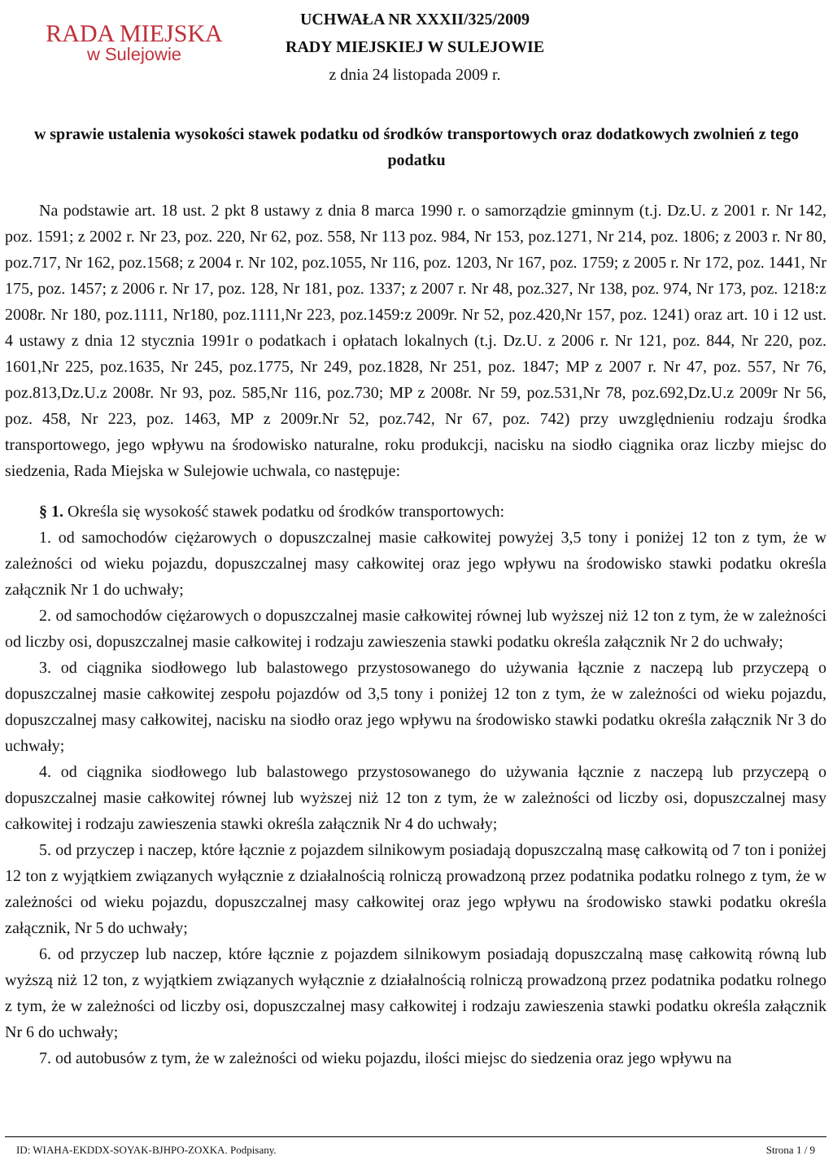RADA MIEJSKA
w Sulejowie
UCHWAŁA NR XXXII/325/2009
RADY MIEJSKIEJ W SULEJOWIE
z dnia 24 listopada 2009 r.
w sprawie ustalenia wysokości stawek podatku od środków transportowych oraz dodatkowych zwolnień z tego podatku
Na podstawie art. 18 ust. 2 pkt 8 ustawy z dnia 8 marca 1990 r. o samorządzie gminnym (t.j. Dz.U. z 2001 r. Nr 142, poz. 1591; z 2002 r. Nr 23, poz. 220, Nr 62, poz. 558, Nr 113 poz. 984, Nr 153, poz.1271, Nr 214, poz. 1806; z 2003 r. Nr 80, poz.717, Nr 162, poz.1568; z 2004 r. Nr 102, poz.1055, Nr 116, poz. 1203, Nr 167, poz. 1759; z 2005 r. Nr 172, poz. 1441, Nr 175, poz. 1457; z 2006 r. Nr 17, poz. 128, Nr 181, poz. 1337; z 2007 r. Nr 48, poz.327, Nr 138, poz. 974, Nr 173, poz. 1218:z 2008r. Nr 180, poz.1111, Nr180, poz.1111,Nr 223, poz.1459:z 2009r. Nr 52, poz.420,Nr 157, poz. 1241) oraz art. 10 i 12 ust. 4 ustawy z dnia 12 stycznia 1991r o podatkach i opłatach lokalnych (t.j. Dz.U. z 2006 r. Nr 121, poz. 844, Nr 220, poz. 1601,Nr 225, poz.1635, Nr 245, poz.1775, Nr 249, poz.1828, Nr 251, poz. 1847; MP z 2007 r. Nr 47, poz. 557, Nr 76, poz.813,Dz.U.z 2008r. Nr 93, poz. 585,Nr 116, poz.730; MP z 2008r. Nr 59, poz.531,Nr 78, poz.692,Dz.U.z 2009r Nr 56, poz. 458, Nr 223, poz. 1463, MP z 2009r.Nr 52, poz.742, Nr 67, poz. 742) przy uwzględnieniu rodzaju środka transportowego, jego wpływu na środowisko naturalne, roku produkcji, nacisku na siodło ciągnika oraz liczby miejsc do siedzenia, Rada Miejska w Sulejowie uchwala, co następuje:
§ 1. Określa się wysokość stawek podatku od środków transportowych:
1. od samochodów ciężarowych o dopuszczalnej masie całkowitej powyżej 3,5 tony i poniżej 12 ton z tym, że w zależności od wieku pojazdu, dopuszczalnej masy całkowitej oraz jego wpływu na środowisko stawki podatku określa załącznik Nr 1 do uchwały;
2. od samochodów ciężarowych o dopuszczalnej masie całkowitej równej lub wyższej niż 12 ton z tym, że w zależności od liczby osi, dopuszczalnej masie całkowitej i rodzaju zawieszenia stawki podatku określa załącznik Nr 2 do uchwały;
3. od ciągnika siodłowego lub balastowego przystosowanego do używania łącznie z naczepą lub przyczepą o dopuszczalnej masie całkowitej zespołu pojazdów od 3,5 tony i poniżej 12 ton z tym, że w zależności od wieku pojazdu, dopuszczalnej masy całkowitej, nacisku na siodło oraz jego wpływu na środowisko stawki podatku określa załącznik Nr 3 do uchwały;
4. od ciągnika siodłowego lub balastowego przystosowanego do używania łącznie z naczepą lub przyczepą o dopuszczalnej masie całkowitej równej lub wyższej niż 12 ton z tym, że w zależności od liczby osi, dopuszczalnej masy całkowitej i rodzaju zawieszenia stawki określa załącznik Nr 4 do uchwały;
5. od przyczep i naczep, które łącznie z pojazdem silnikowym posiadają dopuszczalną masę całkowitą od 7 ton i poniżej 12 ton z wyjątkiem związanych wyłącznie z działalnością rolniczą prowadzoną przez podatnika podatku rolnego z tym, że w zależności od wieku pojazdu, dopuszczalnej masy całkowitej oraz jego wpływu na środowisko stawki podatku określa załącznik, Nr 5 do uchwały;
6. od przyczep lub naczep, które łącznie z pojazdem silnikowym posiadają dopuszczalną masę całkowitą równą lub wyższą niż 12 ton, z wyjątkiem związanych wyłącznie z działalnością rolniczą prowadzoną przez podatnika podatku rolnego z tym, że w zależności od liczby osi, dopuszczalnej masy całkowitej i rodzaju zawieszenia stawki podatku określa załącznik Nr 6 do uchwały;
7. od autobusów z tym, że w zależności od wieku pojazdu, ilości miejsc do siedzenia oraz jego wpływu na
ID: WIAHA-EKDDX-SOYAK-BJHPO-ZOXKA. Podpisany. Strona 1 / 9